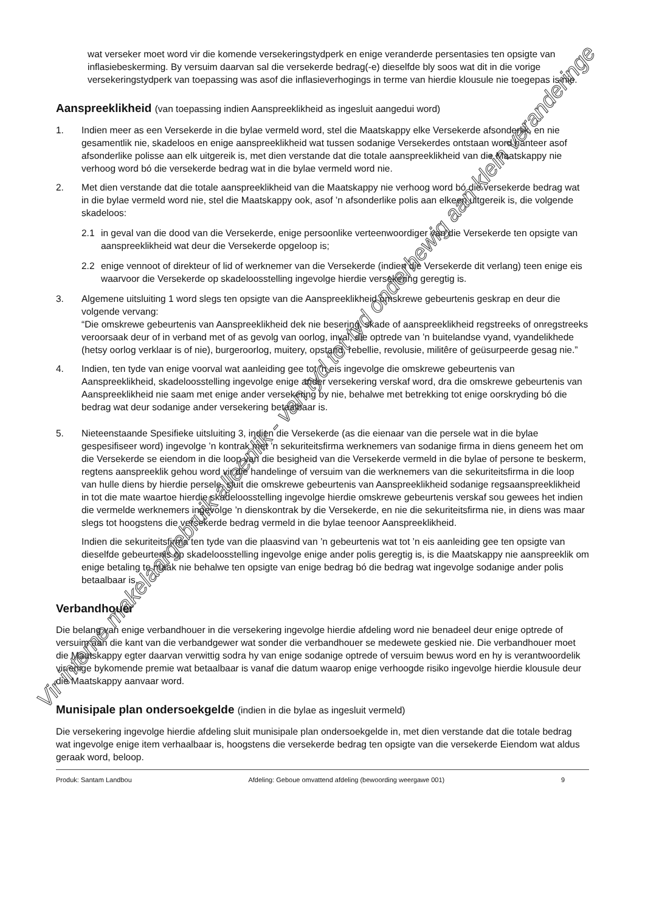wat verseker moet word vir die komende versekeringstydperk en enige veranderde persentasies ten opsigte van inflasiebeskerming. By versuim daarvan sal die versekerde bedrag(-e) dieselfde bly soos wat dit in die vorige versekeringstydperk van toepassing was asof die inflasieverhogings in terme van hierdie klousule nie toegepas is nie.
Aanspreeklikheid (van toepassing indien Aanspreeklikheid as ingesluit aangedui word)
1. Indien meer as een Versekerde in die bylae vermeld word, stel die Maatskappy elke Versekerde afsonderlik, en nie gesamentlik nie, skadeloos en enige aanspreeklikheid wat tussen sodanige Versekerdes ontstaan word hanteer asof afsonderlike polisse aan elk uitgereik is, met dien verstande dat die totale aanspreeklikheid van die Maatskappy nie verhoog word bó die versekerde bedrag wat in die bylae vermeld word nie.
2. Met dien verstande dat die totale aanspreeklikheid van die Maatskappy nie verhoog word bó die versekerde bedrag wat in die bylae vermeld word nie, stel die Maatskappy ook, asof ’n afsonderlike polis aan elkeen uitgereik is, die volgende skadeloos:
2.1 in geval van die dood van die Versekerde, enige persoonlike verteenwoordiger van die Versekerde ten opsigte van aanspreeklikheid wat deur die Versekerde opgeloop is;
2.2 enige vennoot of direkteur of lid of werknemer van die Versekerde (indien die Versekerde dit verlang) teen enige eis waarvoor die Versekerde op skadeloosstelling ingevolge hierdie versekering geregtig is.
3. Algemene uitsluiting 1 word slegs ten opsigte van die Aanspreeklikheid omskrewe gebeurtenis geskrap en deur die volgende vervang:
“Die omskrewe gebeurtenis van Aanspreeklikheid dek nie besering, skade of aanspreeklikheid regstreeks of onregstreeks veroorsaak deur of in verband met of as gevolg van oorlog, inval, die optrede van ’n buitelandse vyand, vyandelikhede (hetsy oorlog verklaar is of nie), burgeroorlog, muitery, opstand, rebellie, revolusie, militêre of geüsurpeerde gesag nie.”
4. Indien, ten tyde van enige voorval wat aanleiding gee tot ’n eis ingevolge die omskrewe gebeurtenis van Aanspreeklikheid, skadeloosstelling ingevolge enige ander versekering verskaf word, dra die omskrewe gebeurtenis van Aanspreeklikheid nie saam met enige ander versekering by nie, behalwe met betrekking tot enige oorskryding bó die bedrag wat deur sodanige ander versekering betaalbaar is.
5. Nieteenstaande Spesifieke uitsluiting 3, indien die Versekerde (as die eienaar van die persele wat in die bylae gespesifiseer word) ingevolge ’n kontrak met ’n sekuriteitsfirma werknemers van sodanige firma in diens geneem het om die Versekerde se eiendom in die loop van die besigheid van die Versekerde vermeld in die bylae of persone te beskerm, regtens aanspreeklik gehou word vir die handelinge of versuim van die werknemers van die sekuriteitsfirma in die loop van hulle diens by hierdie persele, sluit die omskrewe gebeurtenis van Aanspreeklikheid sodanige regsaanspreeklikheid in tot die mate waartoe hierdie skadeloosstelling ingevolge hierdie omskrewe gebeurtenis verskaf sou gewees het indien die vermelde werknemers ingevolge ’n dienskontrak by die Versekerde, en nie die sekuriteitsfirma nie, in diens was maar slegs tot hoogstens die versekerde bedrag vermeld in die bylae teenoor Aanspreeklikheid.
Indien die sekuriteitsfirma ten tyde van die plaasvind van ’n gebeurtenis wat tot ’n eis aanleiding gee ten opsigte van dieselfde gebeurtenis op skadeloosstelling ingevolge enige ander polis geregtig is, is die Maatskappy nie aanspreeklik om enige betaling te maak nie behalwe ten opsigte van enige bedrag bó die bedrag wat ingevolge sodanige ander polis betaalbaar is.
Verbandhouer
Die belang van enige verbandhouer in die versekering ingevolge hierdie afdeling word nie benadeel deur enige optrede of versuim aan die kant van die verbandgewer wat sonder die verbandhouer se medewete geskied nie. Die verbandhouer moet die Maatskappy egter daarvan verwittig sodra hy van enige sodanige optrede of versuim bewus word en hy is verantwoordelik vir enige bykomende premie wat betaalbaar is vanaf die datum waarop enige verhoogde risiko ingevolge hierdie klousule deur die Maatskappy aanvaar word.
Munisipale plan ondersoekgelde (indien in die bylae as ingesluit vermeld)
Die versekering ingevolge hierdie afdeling sluit munisipale plan ondersoekgelde in, met dien verstande dat die totale bedrag wat ingevolge enige item verhaalbaar is, hoogstens die versekerde bedrag ten opsigte van die versekerde Eiendom wat aldus geraak word, beloop.
Produk: Santam Landbou Afdeling: Geboue omvattend afdeling (bewoording weergawe 001) 9
Vir interne makelaargebruik alleenlik - van tyd tot tyd onderhewig aan klein veranderinge